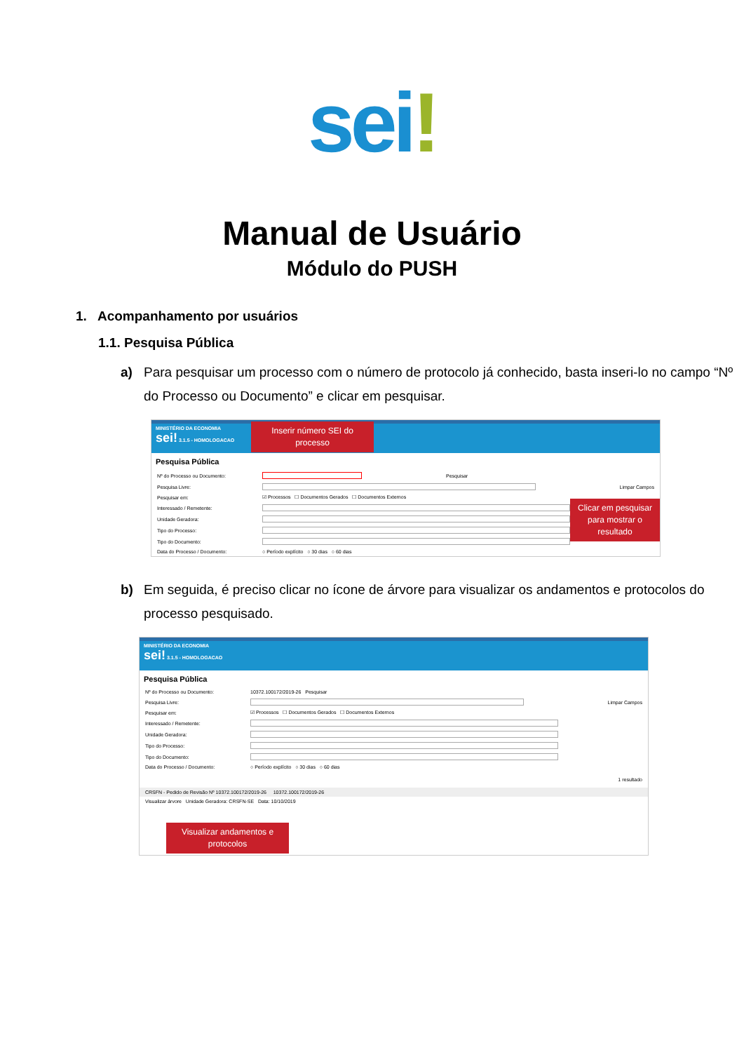sei!
Manual de Usuário
Módulo do PUSH
1. Acompanhamento por usuários
1.1. Pesquisa Pública
a) Para pesquisar um processo com o número de protocolo já conhecido, basta inseri-lo no campo “Nº do Processo ou Documento” e clicar em pesquisar.
MINISTÉRIO DA ECONOMIA
sei! 3.1.5 - HOMOLOGACAO
Inserir número SEI do processo
Pesquisa Pública
Nº do Processo ou Documento: Pesquisar
Pesquisa Livre: Limpar Campos
Pesquisar em: ☑ Processos ☐ Documentos Gerados ☐ Documentos Externos
Interessado / Remetente:
Unidade Geradora:
Tipo do Processo:
Tipo do Documento:
Data do Processo / Documento: ○ Período explícito ○ 30 dias ○ 60 dias
Clicar em pesquisar para mostrar o resultado
b) Em seguida, é preciso clicar no ícone de árvore para visualizar os andamentos e protocolos do processo pesquisado.
MINISTÉRIO DA ECONOMIA
sei! 3.1.5 - HOMOLOGACAO
Pesquisa Pública
Nº do Processo ou Documento: 10372.100172/2019-26 Pesquisar
Pesquisa Livre: Limpar Campos
Pesquisar em: ☑ Processos ☐ Documentos Gerados ☐ Documentos Externos
Interessado / Remetente:
Unidade Geradora:
Tipo do Processo:
Tipo do Documento:
Data do Processo / Documento: ○ Período explícito ○ 30 dias ○ 60 dias
1 resultado
CRSFN - Pedido de Revisão Nº 10372.100172/2019-26 10372.100172/2019-26
Visualizar árvore Unidade Geradora: CRSFN-SE Data: 10/10/2019
Visualizar andamentos e protocolos